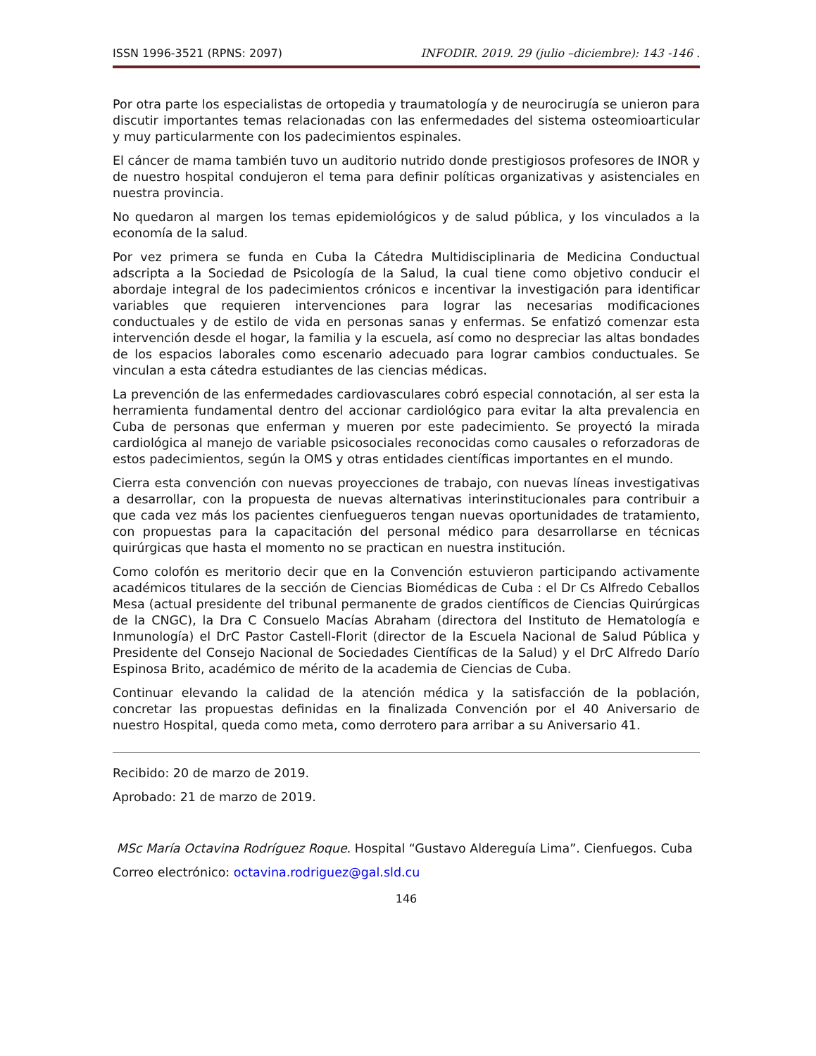ISSN 1996-3521 (RPNS: 2097) INFODIR. 2019. 29 (julio –diciembre): 143 -146 .
Por otra parte los especialistas de ortopedia y traumatología y de neurocirugía se unieron para discutir importantes temas relacionadas con las enfermedades del sistema osteomioarticular y muy particularmente con los padecimientos espinales.
El cáncer de mama también tuvo un auditorio nutrido donde prestigiosos profesores de INOR y de nuestro hospital condujeron el tema para definir políticas organizativas y asistenciales en nuestra provincia.
No quedaron al margen los temas epidemiológicos y de salud pública, y los vinculados a la economía de la salud.
Por vez primera se funda en Cuba la Cátedra Multidisciplinaria de Medicina Conductual adscripta a la Sociedad de Psicología de la Salud, la cual tiene como objetivo conducir el abordaje integral de los padecimientos crónicos e incentivar la investigación para identificar variables que requieren intervenciones para lograr las necesarias modificaciones conductuales y de estilo de vida en personas sanas y enfermas. Se enfatizó comenzar esta intervención desde el hogar, la familia y la escuela, así como no despreciar las altas bondades de los espacios laborales como escenario adecuado para lograr cambios conductuales. Se vinculan a esta cátedra estudiantes de las ciencias médicas.
La prevención de las enfermedades cardiovasculares cobró especial connotación, al ser esta la herramienta fundamental dentro del accionar cardiológico para evitar la alta prevalencia en Cuba de personas que enferman y mueren por este padecimiento. Se proyectó la mirada cardiológica al manejo de variable psicosociales reconocidas como causales o reforzadoras de estos padecimientos, según la OMS y otras entidades científicas importantes en el mundo.
Cierra esta convención con nuevas proyecciones de trabajo, con nuevas líneas investigativas a desarrollar, con la propuesta de nuevas alternativas interinstitucionales para contribuir a que cada vez más los pacientes cienfuegueros tengan nuevas oportunidades de tratamiento, con propuestas para la capacitación del personal médico para desarrollarse en técnicas quirúrgicas que hasta el momento no se practican en nuestra institución.
Como colofón es meritorio decir que en la Convención estuvieron participando activamente académicos titulares de la sección de Ciencias Biomédicas de Cuba : el Dr Cs Alfredo Ceballos Mesa (actual presidente del tribunal permanente de grados científicos de Ciencias Quirúrgicas de la CNGC), la Dra C Consuelo Macías Abraham (directora del Instituto de Hematología e Inmunología) el DrC Pastor Castell-Florit (director de la Escuela Nacional de Salud Pública y Presidente del Consejo Nacional de Sociedades Científicas de la Salud) y el DrC Alfredo Darío Espinosa Brito, académico de mérito de la academia de Ciencias de Cuba.
Continuar elevando la calidad de la atención médica y la satisfacción de la población, concretar las propuestas definidas en la finalizada Convención por el 40 Aniversario de nuestro Hospital, queda como meta, como derrotero para arribar a su Aniversario 41.
Recibido: 20 de marzo de 2019.
Aprobado: 21 de marzo de 2019.
MSc María Octavina Rodríguez Roque. Hospital “Gustavo Aldereguía Lima”. Cienfuegos. Cuba
Correo electrónico: octavina.rodriguez@gal.sld.cu
146